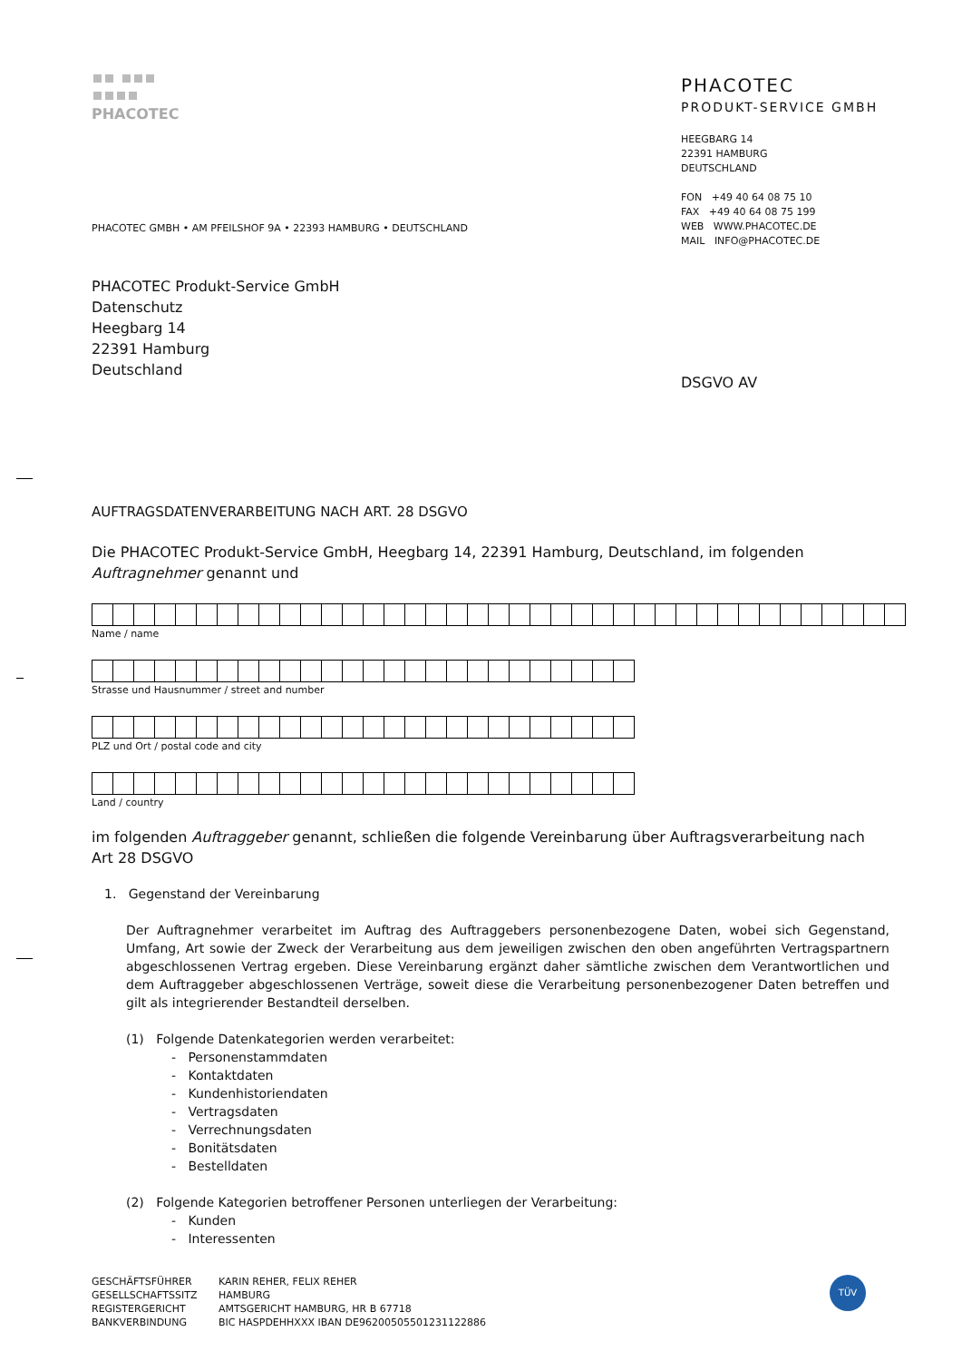PHACOTEC
PHACOTEC GMBH • AM PFEILSHOF 9A • 22393 HAMBURG • DEUTSCHLAND
PHACOTEC
PRODUKT-SERVICE GMBH
HEEGBARG 14
22391 HAMBURG
DEUTSCHLAND
FON +49 40 64 08 75 10
FAX +49 40 64 08 75 199
WEB WWW.PHACOTEC.DE
MAIL INFO@PHACOTEC.DE
PHACOTEC Produkt-Service GmbH
Datenschutz
Heegbarg 14
22391 Hamburg
Deutschland
DSGVO AV
AUFTRAGSDATENVERARBEITUNG NACH ART. 28 DSGVO
Die PHACOTEC Produkt-Service GmbH, Heegbarg 14, 22391 Hamburg, Deutschland, im folgenden Auftragnehmer genannt und
Name / name
Strasse und Hausnummer / street and number
PLZ und Ort / postal code and city
Land / country
im folgenden Auftraggeber genannt, schließen die folgende Vereinbarung über Auftragsverarbeitung nach Art 28 DSGVO
1. Gegenstand der Vereinbarung
Der Auftragnehmer verarbeitet im Auftrag des Auftraggebers personenbezogene Daten, wobei sich Gegenstand, Umfang, Art sowie der Zweck der Verarbeitung aus dem jeweiligen zwischen den oben angeführten Vertragspartnern abgeschlossenen Vertrag ergeben. Diese Vereinbarung ergänzt daher sämtliche zwischen dem Verantwortlichen und dem Auftraggeber abgeschlossenen Verträge, soweit diese die Verarbeitung personenbezogener Daten betreffen und gilt als integrierender Bestandteil derselben.
(1) Folgende Datenkategorien werden verarbeitet:
- Personenstammdaten
- Kontaktdaten
- Kundenhistoriendaten
- Vertragsdaten
- Verrechnungsdaten
- Bonitätsdaten
- Bestelldaten
(2) Folgende Kategorien betroffener Personen unterliegen der Verarbeitung:
- Kunden
- Interessenten
GESCHÄFTSFÜHRER
GESELLSCHAFTSSITZ
REGISTERGERICHT
BANKVERBINDUNG
KARIN REHER, FELIX REHER
HAMBURG
AMTSGERICHT HAMBURG, HR B 67718
BIC HASPDEHHXXX IBAN DE96200505501231122886
TÜV